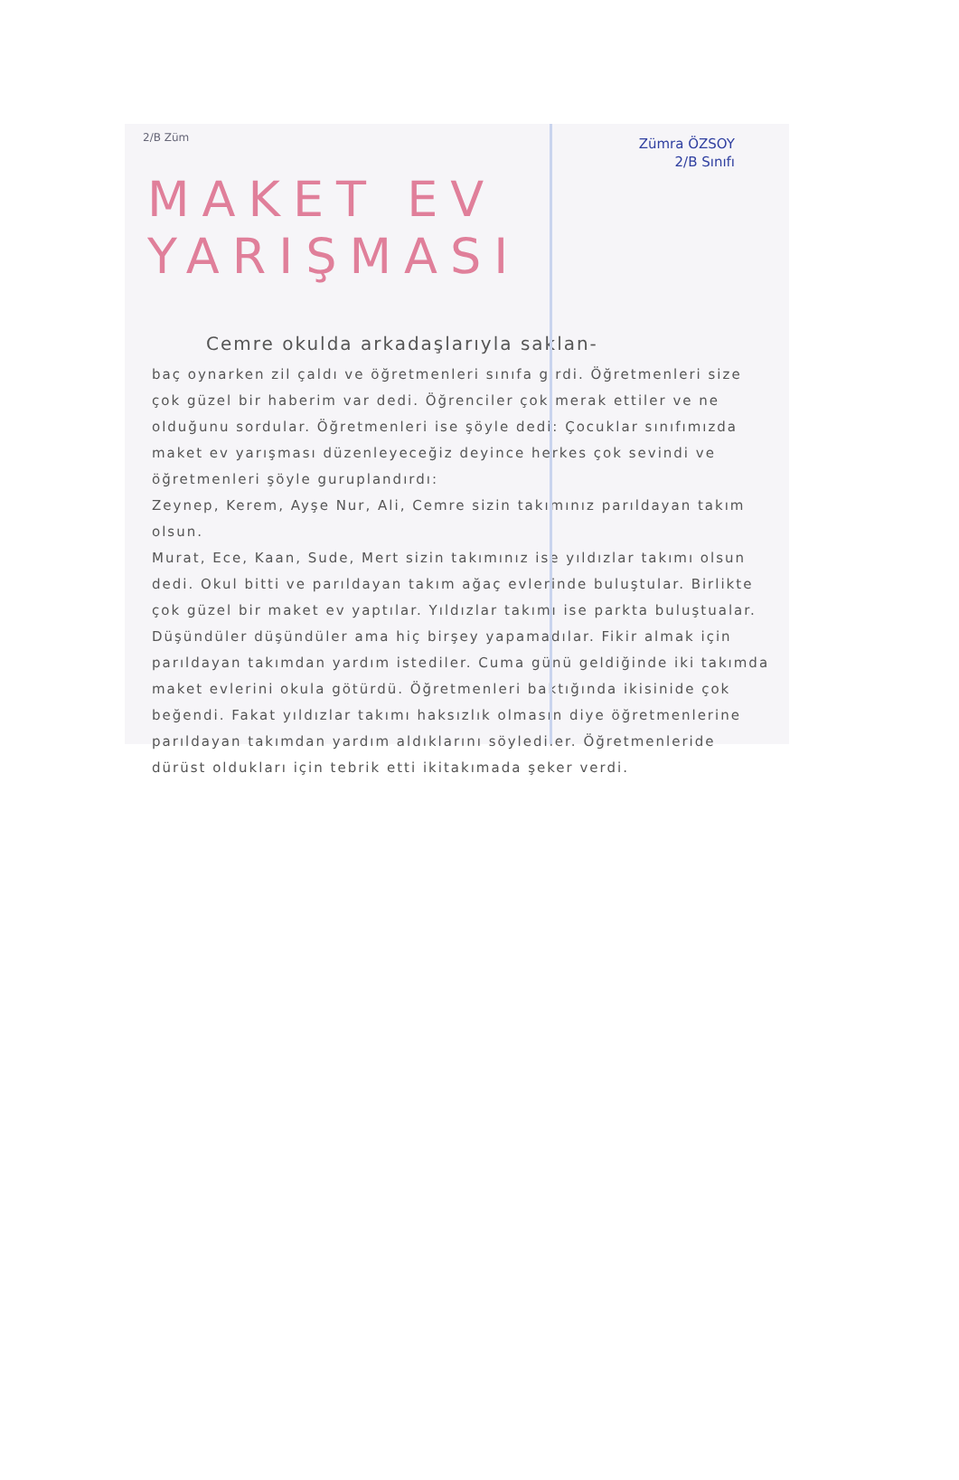2/B Züm
Zümra ÖZSOY
2/B Sınıfı
MAKET EV YARIŞMASI
Cemre okulda arkadaşlarıyla saklan-
baç oynarken zil çaldı ve öğretmenleri sınıfa girdi. Öğretmenleri size çok güzel bir haberim var dedi. Öğrenciler çok merak ettiler ve ne olduğunu sordular. Öğretmenleri ise şöyle dedi: Çocuklar sınıfımızda maket ev yarışması düzenleyeceğiz deyince herkes çok sevindi ve öğretmenleri şöyle guruplandırdı:
Zeynep, Kerem, Ayşe Nur, Ali, Cemre sizin takımınız parıldayan takım olsun.
Murat, Ece, Kaan, Sude, Mert sizin takımınız ise yıldızlar takımı olsun dedi. Okul bitti ve parıldayan takım ağaç evlerinde buluştular. Birlikte çok güzel bir maket ev yaptılar. Yıldızlar takımı ise parkta buluştualar. Düşündüler düşündüler ama hiç birşey yapamadılar. Fikir almak için parıldayan takımdan yardım istediler. Cuma günü geldiğinde iki takımda maket evlerini okula götürdü. Öğretmenleri baktığında ikisinide çok beğendi. Fakat yıldızlar takımı haksızlık olmasın diye öğretmenlerine parıldayan takımdan yardım aldıklarını söylediler. Öğretmenleride dürüst oldukları için tebrik etti ikitakımada şeker verdi.